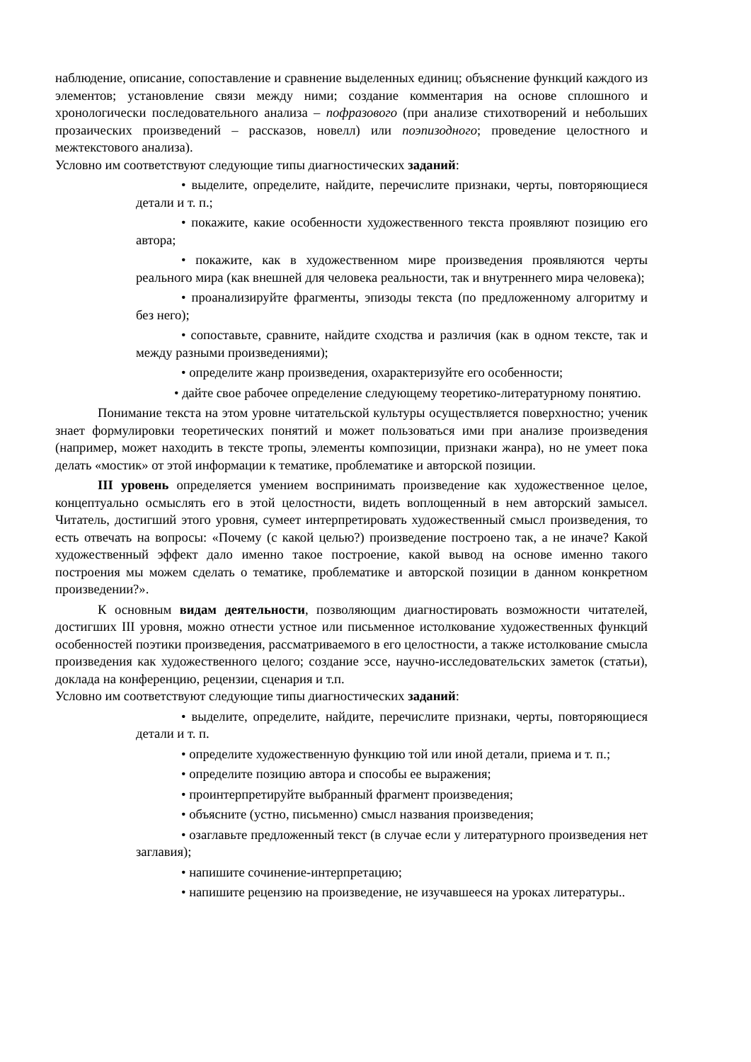наблюдение, описание, сопоставление и сравнение выделенных единиц; объяснение функций каждого из элементов; установление связи между ними; создание комментария на основе сплошного и хронологически последовательного анализа – пофразового (при анализе стихотворений и небольших прозаических произведений – рассказов, новелл) или поэпизодного; проведение целостного и межтекстового анализа).
Условно им соответствуют следующие типы диагностических заданий:
• выделите, определите, найдите, перечислите признаки, черты, повторяющиеся детали и т. п.;
• покажите, какие особенности художественного текста проявляют позицию его автора;
• покажите, как в художественном мире произведения проявляются черты реального мира (как внешней для человека реальности, так и внутреннего мира человека);
• проанализируйте фрагменты, эпизоды текста (по предложенному алгоритму и без него);
• сопоставьте, сравните, найдите сходства и различия (как в одном тексте, так и между разными произведениями);
• определите жанр произведения, охарактеризуйте его особенности;
• дайте свое рабочее определение следующему теоретико-литературному понятию.
Понимание текста на этом уровне читательской культуры осуществляется поверхностно; ученик знает формулировки теоретических понятий и может пользоваться ими при анализе произведения (например, может находить в тексте тропы, элементы композиции, признаки жанра), но не умеет пока делать «мостик» от этой информации к тематике, проблематике и авторской позиции.
III уровень определяется умением воспринимать произведение как художественное целое, концептуально осмыслять его в этой целостности, видеть воплощенный в нем авторский замысел. Читатель, достигший этого уровня, сумеет интерпретировать художественный смысл произведения, то есть отвечать на вопросы: «Почему (с какой целью?) произведение построено так, а не иначе? Какой художественный эффект дало именно такое построение, какой вывод на основе именно такого построения мы можем сделать о тематике, проблематике и авторской позиции в данном конкретном произведении?».
К основным видам деятельности, позволяющим диагностировать возможности читателей, достигших III уровня, можно отнести устное или письменное истолкование художественных функций особенностей поэтики произведения, рассматриваемого в его целостности, а также истолкование смысла произведения как художественного целого; создание эссе, научно-исследовательских заметок (статьи), доклада на конференцию, рецензии, сценария и т.п.
Условно им соответствуют следующие типы диагностических заданий:
• выделите, определите, найдите, перечислите признаки, черты, повторяющиеся детали и т. п.
• определите художественную функцию той или иной детали, приема и т. п.;
• определите позицию автора и способы ее выражения;
• проинтерпретируйте выбранный фрагмент произведения;
• объясните (устно, письменно) смысл названия произведения;
• озаглавьте предложенный текст (в случае если у литературного произведения нет заглавия);
• напишите сочинение-интерпретацию;
• напишите рецензию на произведение, не изучавшееся на уроках литературы..